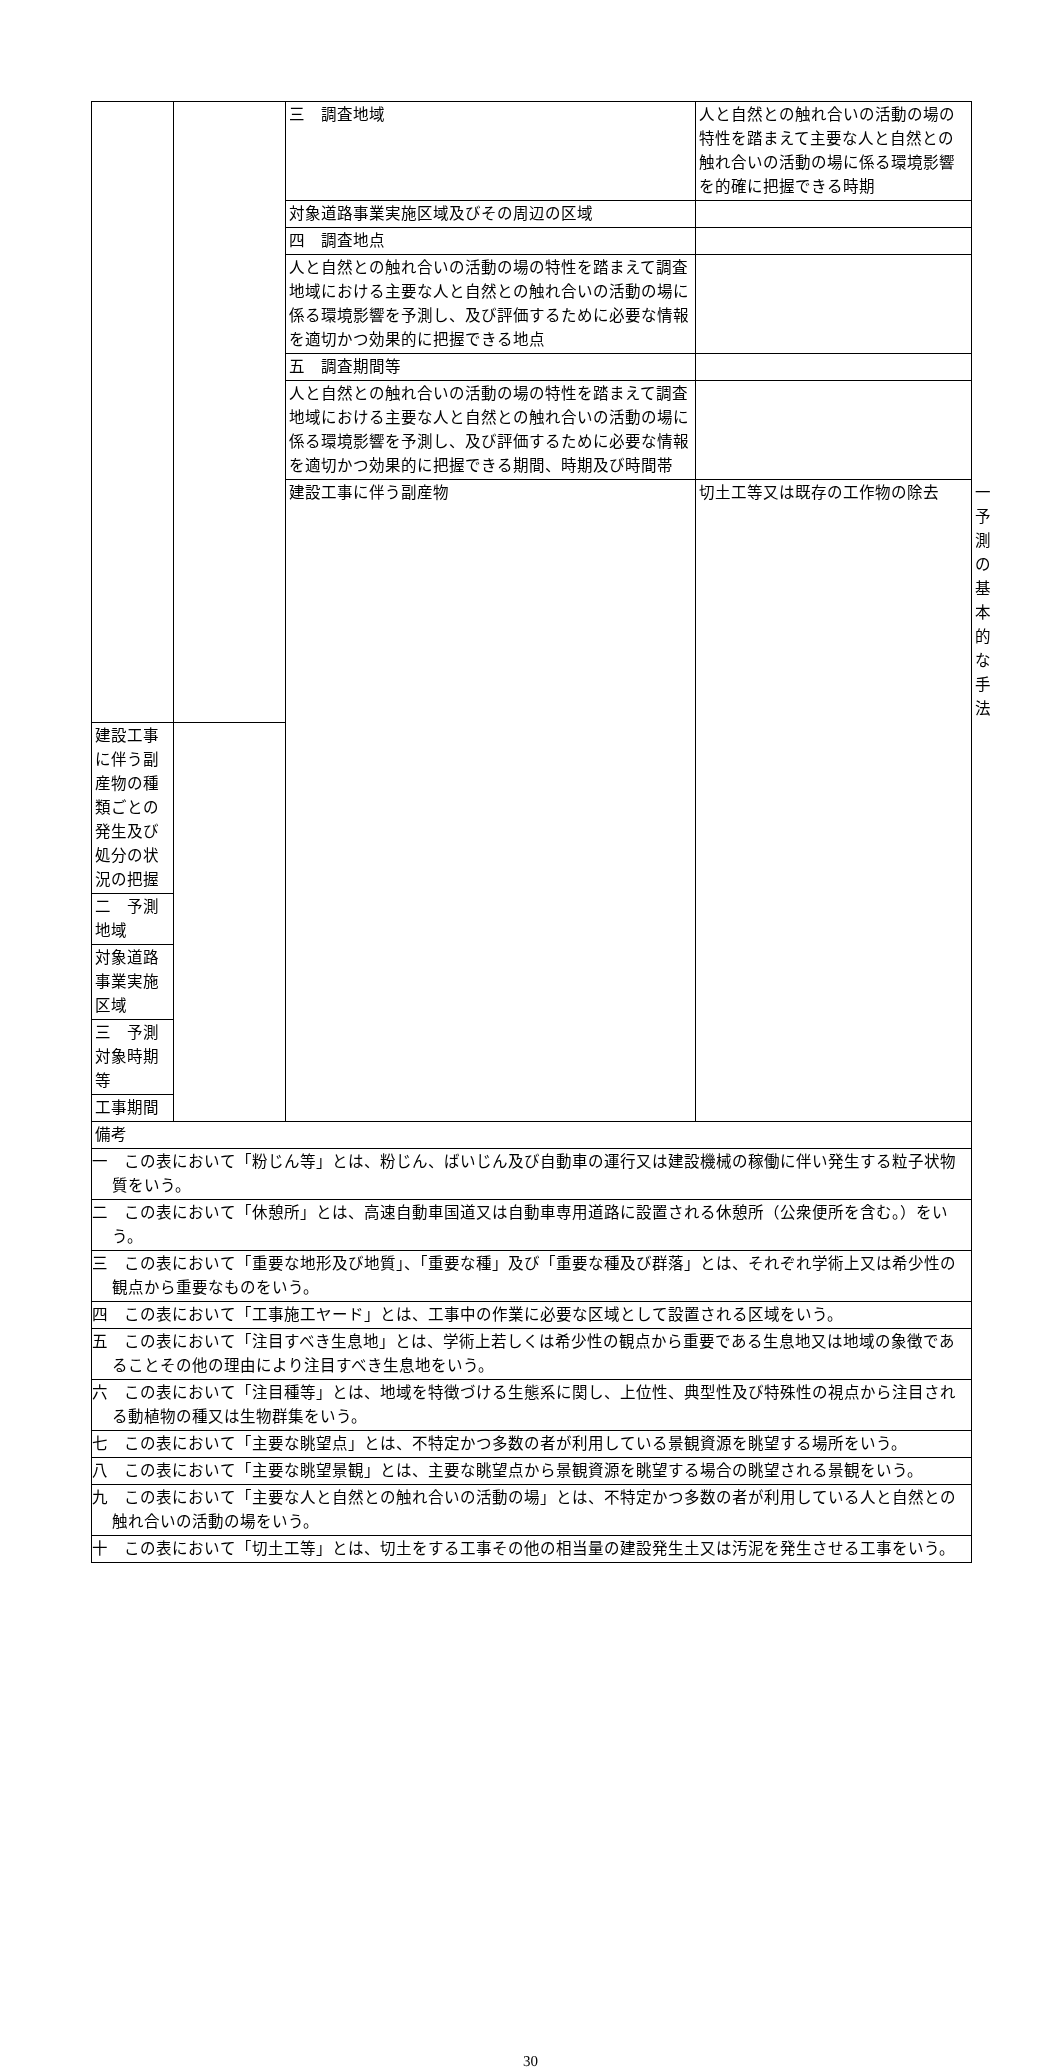| | | 三 調査地域 | 人と自然との触れ合いの活動の場の特性を踏まえて主要な人と自然との触れ合いの活動の場に係る環境影響を的確に把握できる時期 | | |
| | | 対象道路事業実施区域及びその周辺の区域 | | | |
| | | 四 調査地点 | | | |
| | | 人と自然との触れ合いの活動の場の特性を踏まえて調査地域における主要な人と自然との触れ合いの活動の場に係る環境影響を予測し、及び評価するために必要な情報を適切かつ効果的に把握できる地点 | | | |
| | | 五 調査期間等 | | | |
| | | 人と自然との触れ合いの活動の場の特性を踏まえて調査地域における主要な人と自然との触れ合いの活動の場に係る環境影響を予測し、及び評価するために必要な情報を適切かつ効果的に把握できる期間、時期及び時間帯 | | | |
| | | 建設工事に伴う副産物 | 切土工等又は既存の工作物の除去 | | 一 予測の基本的な手法 |
| 建設工事に伴う副産物の種類ごとの発生及び処分の状況の把握 | | | | | |
| 二 予測地域 | | | | | |
| 対象道路事業実施区域 | | | | | |
| 三 予測対象時期等 | | | | | |
| 工事期間 | | | | | |
| 備考 | | | | | |
| 一 この表において「粉じん等」とは、粉じん、ばいじん及び自動車の運行又は建設機械の稼働に伴い発生する粒子状物質をいう。 | | | | | |
| 二 この表において「休憩所」とは、高速自動車国道又は自動車専用道路に設置される休憩所（公衆便所を含む。）をいう。 | | | | | |
| 三 この表において「重要な地形及び地質」、「重要な種」及び「重要な種及び群落」とは、それぞれ学術上又は希少性の観点から重要なものをいう。 | | | | | |
| 四 この表において「工事施工ヤード」とは、工事中の作業に必要な区域として設置される区域をいう。 | | | | | |
| 五 この表において「注目すべき生息地」とは、学術上若しくは希少性の観点から重要である生息地又は地域の象徴であることその他の理由により注目すべき生息地をいう。 | | | | | |
| 六 この表において「注目種等」とは、地域を特徴づける生態系に関し、上位性、典型性及び特殊性の視点から注目される動植物の種又は生物群集をいう。 | | | | | |
| 七 この表において「主要な眺望点」とは、不特定かつ多数の者が利用している景観資源を眺望する場所をいう。 | | | | | |
| 八 この表において「主要な眺望景観」とは、主要な眺望点から景観資源を眺望する場合の眺望される景観をいう。 | | | | | |
| 九 この表において「主要な人と自然との触れ合いの活動の場」とは、不特定かつ多数の者が利用している人と自然との触れ合いの活動の場をいう。 | | | | | |
| 十 この表において「切土工等」とは、切土をする工事その他の相当量の建設発生土又は汚泥を発生させる工事をいう。 | | | | | |
30